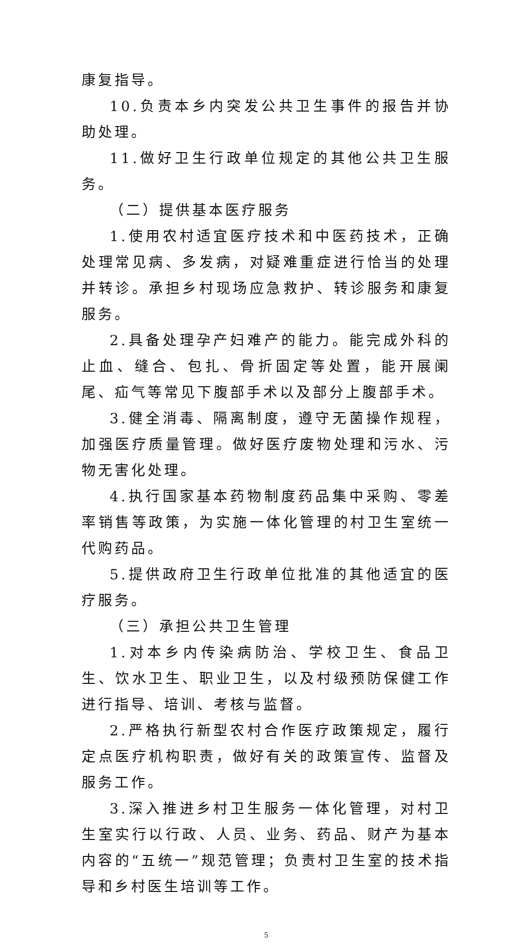康复指导。
10.负责本乡内突发公共卫生事件的报告并协助处理。
11.做好卫生行政单位规定的其他公共卫生服务。
（二）提供基本医疗服务
1.使用农村适宜医疗技术和中医药技术，正确处理常见病、多发病，对疑难重症进行恰当的处理并转诊。承担乡村现场应急救护、转诊服务和康复服务。
2.具备处理孕产妇难产的能力。能完成外科的止血、缝合、包扎、骨折固定等处置，能开展阑尾、疝气等常见下腹部手术以及部分上腹部手术。
3.健全消毒、隔离制度，遵守无菌操作规程，加强医疗质量管理。做好医疗废物处理和污水、污物无害化处理。
4.执行国家基本药物制度药品集中采购、零差率销售等政策，为实施一体化管理的村卫生室统一代购药品。
5.提供政府卫生行政单位批准的其他适宜的医疗服务。
（三）承担公共卫生管理
1.对本乡内传染病防治、学校卫生、食品卫生、饮水卫生、职业卫生，以及村级预防保健工作进行指导、培训、考核与监督。
2.严格执行新型农村合作医疗政策规定，履行定点医疗机构职责，做好有关的政策宣传、监督及服务工作。
3.深入推进乡村卫生服务一体化管理，对村卫生室实行以行政、人员、业务、药品、财产为基本内容的“五统一”规范管理；负责村卫生室的技术指导和乡村医生培训等工作。
5